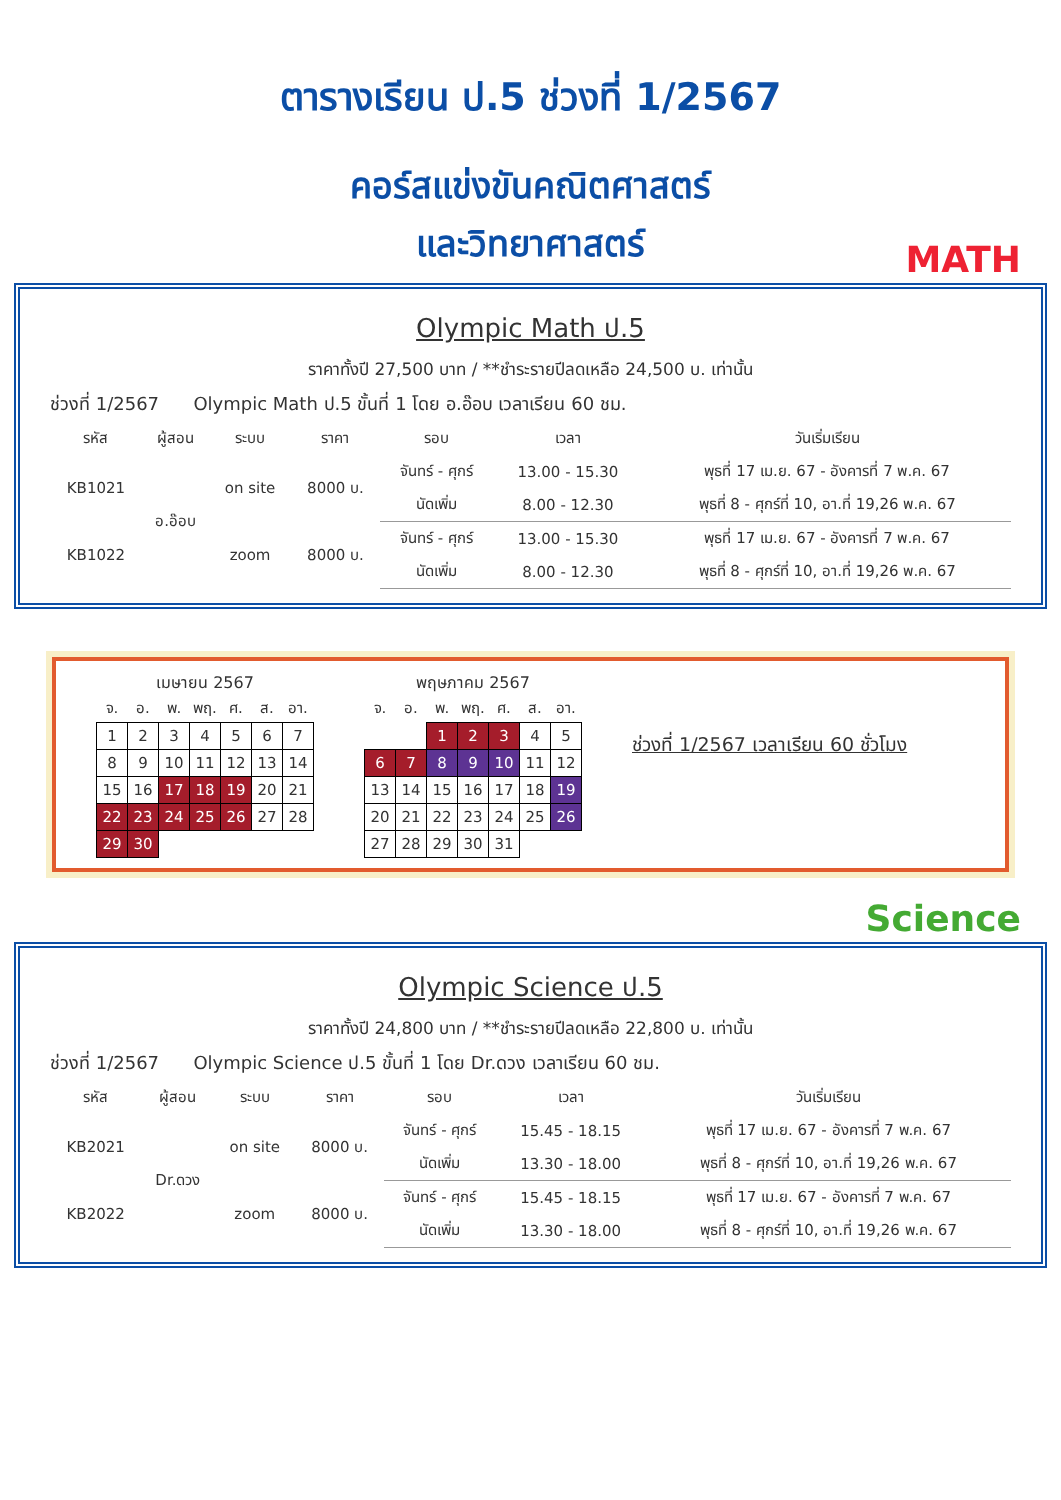ตารางเรียน ป.5 ช่วงที่ 1/2567
คอร์สแข่งขันคณิตศาสตร์
และวิทยาศาสตร์
MATH
Olympic Math ป.5
ราคาทั้งปี 27,500 บาท / **ชำระรายปีลดเหลือ 24,500 บ. เท่านั้น
ช่วงที่ 1/2567 Olympic Math ป.5 ขั้นที่ 1 โดย อ.อ๊อบ เวลาเรียน 60 ชม.
| รหัส | ผู้สอน | ระบบ | ราคา | รอบ | เวลา | วันเริ่มเรียน |
| --- | --- | --- | --- | --- | --- | --- |
| KB1021 | อ.อ๊อบ | on site | 8000 บ. | จันทร์ - ศุกร์ | 13.00 - 15.30 | พุธที่ 17 เม.ย. 67 - อังคารที่ 7 พ.ค. 67 |
| | | | | นัดเพิ่ม | 8.00 - 12.30 | พุธที่ 8 - ศุกร์ที่ 10, อา.ที่ 19,26 พ.ค. 67 |
| KB1022 | | zoom | 8000 บ. | จันทร์ - ศุกร์ | 13.00 - 15.30 | พุธที่ 17 เม.ย. 67 - อังคารที่ 7 พ.ค. 67 |
| | | | | นัดเพิ่ม | 8.00 - 12.30 | พุธที่ 8 - ศุกร์ที่ 10, อา.ที่ 19,26 พ.ค. 67 |
เมษายน 2567
| จ. | อ. | พ. | พฤ. | ศ. | ส. | อา. |
| --- | --- | --- | --- | --- | --- | --- |
| 1 | 2 | 3 | 4 | 5 | 6 | 7 |
| 8 | 9 | 10 | 11 | 12 | 13 | 14 |
| 15 | 16 | 17 | 18 | 19 | 20 | 21 |
| 22 | 23 | 24 | 25 | 26 | 27 | 28 |
| 29 | 30 | | | | | |
พฤษภาคม 2567
| จ. | อ. | พ. | พฤ. | ศ. | ส. | อา. |
| --- | --- | --- | --- | --- | --- | --- |
| | | 1 | 2 | 3 | 4 | 5 |
| 6 | 7 | 8 | 9 | 10 | 11 | 12 |
| 13 | 14 | 15 | 16 | 17 | 18 | 19 |
| 20 | 21 | 22 | 23 | 24 | 25 | 26 |
| 27 | 28 | 29 | 30 | 31 | | |
ช่วงที่ 1/2567 เวลาเรียน 60 ชั่วโมง
Science
Olympic Science ป.5
ราคาทั้งปี 24,800 บาท / **ชำระรายปีลดเหลือ 22,800 บ. เท่านั้น
ช่วงที่ 1/2567 Olympic Science ป.5 ขั้นที่ 1 โดย Dr.ดวง เวลาเรียน 60 ชม.
| รหัส | ผู้สอน | ระบบ | ราคา | รอบ | เวลา | วันเริ่มเรียน |
| --- | --- | --- | --- | --- | --- | --- |
| KB2021 | Dr.ดวง | on site | 8000 บ. | จันทร์ - ศุกร์ | 15.45 - 18.15 | พุธที่ 17 เม.ย. 67 - อังคารที่ 7 พ.ค. 67 |
| | | | | นัดเพิ่ม | 13.30 - 18.00 | พุธที่ 8 - ศุกร์ที่ 10, อา.ที่ 19,26 พ.ค. 67 |
| KB2022 | | zoom | 8000 บ. | จันทร์ - ศุกร์ | 15.45 - 18.15 | พุธที่ 17 เม.ย. 67 - อังคารที่ 7 พ.ค. 67 |
| | | | | นัดเพิ่ม | 13.30 - 18.00 | พุธที่ 8 - ศุกร์ที่ 10, อา.ที่ 19,26 พ.ค. 67 |